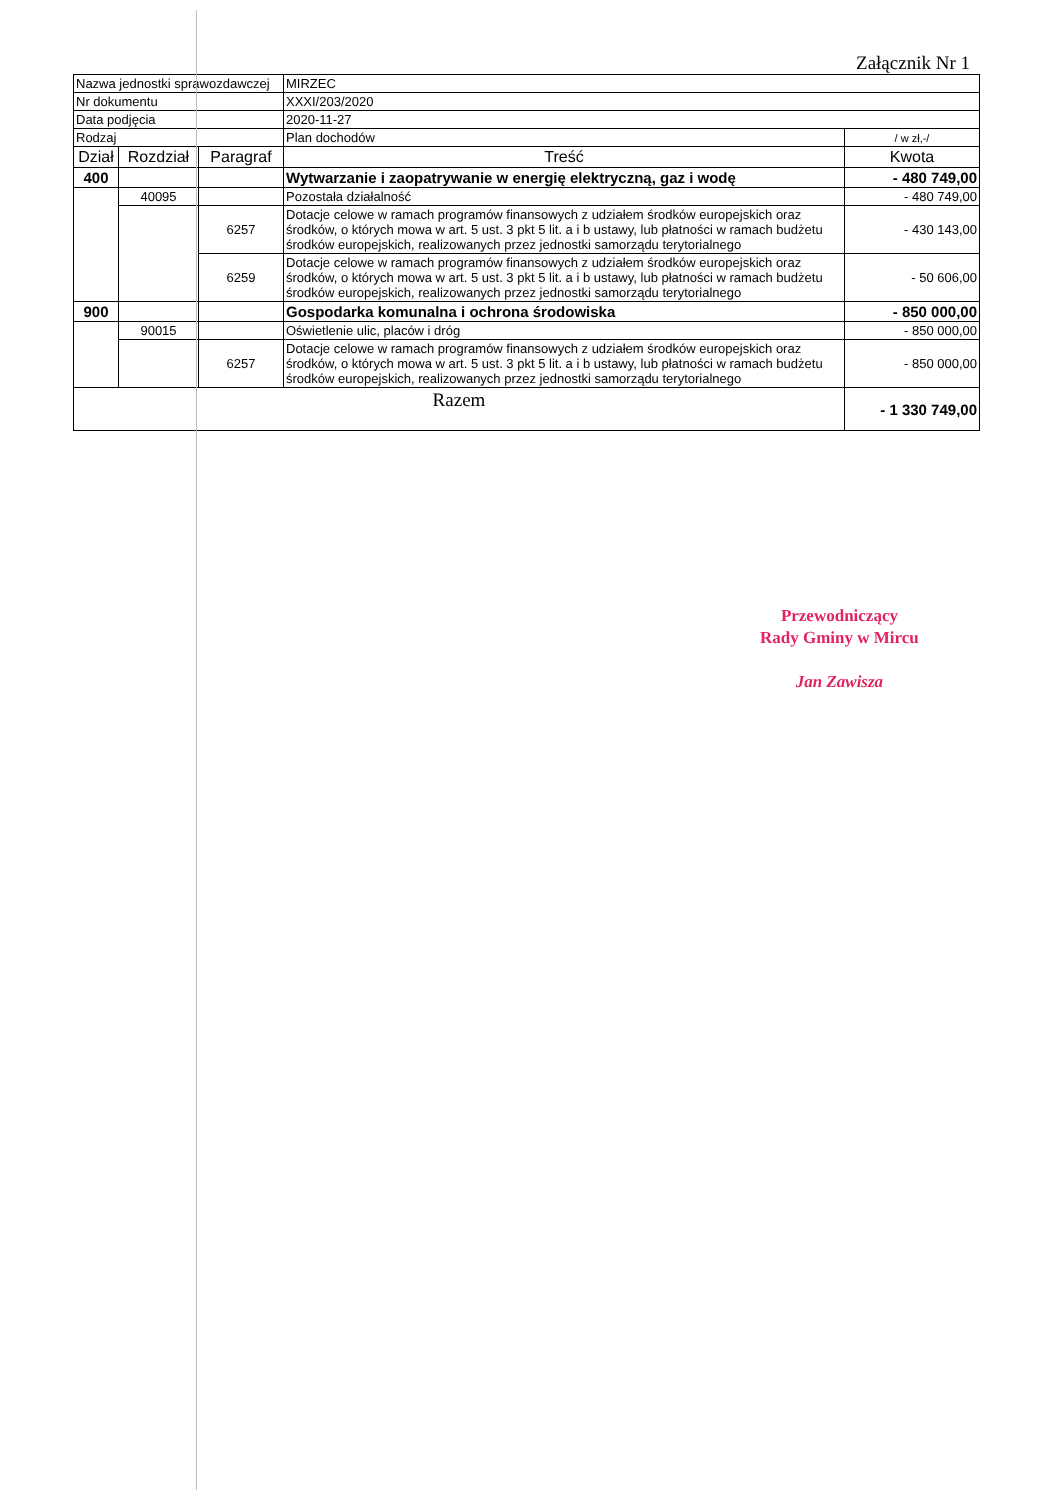Załącznik Nr 1
| Nazwa jednostki sprawozdawczej | | | MIRZEC | |
| Nr dokumentu | | | XXXI/203/2020 | |
| Data podjęcia | | | 2020-11-27 | |
| Rodzaj | | | Plan dochodów | / w zł,-/ |
| Dział | Rozdział | Paragraf | Treść | Kwota |
| 400 | | | Wytwarzanie i zaopatrywanie w energię elektryczną, gaz i wodę | - 480 749,00 |
| | 40095 | | Pozostała działalność | - 480 749,00 |
| | | 6257 | Dotacje celowe w ramach programów finansowych z udziałem środków europejskich oraz środków, o których mowa w art. 5 ust. 3 pkt 5 lit. a i b ustawy, lub płatności w ramach budżetu środków europejskich, realizowanych przez jednostki samorządu terytorialnego | - 430 143,00 |
| | | 6259 | Dotacje celowe w ramach programów finansowych z udziałem środków europejskich oraz środków, o których mowa w art. 5 ust. 3 pkt 5 lit. a i b ustawy, lub płatności w ramach budżetu środków europejskich, realizowanych przez jednostki samorządu terytorialnego | - 50 606,00 |
| 900 | | | Gospodarka komunalna i ochrona środowiska | - 850 000,00 |
| | 90015 | | Oświetlenie ulic, placów i dróg | - 850 000,00 |
| | | 6257 | Dotacje celowe w ramach programów finansowych z udziałem środków europejskich oraz środków, o których mowa w art. 5 ust. 3 pkt 5 lit. a i b ustawy, lub płatności w ramach budżetu środków europejskich, realizowanych przez jednostki samorządu terytorialnego | - 850 000,00 |
| Razem | | | | - 1 330 749,00 |
Przewodniczący
Rady Gminy w Mircu
Jan Zawisza